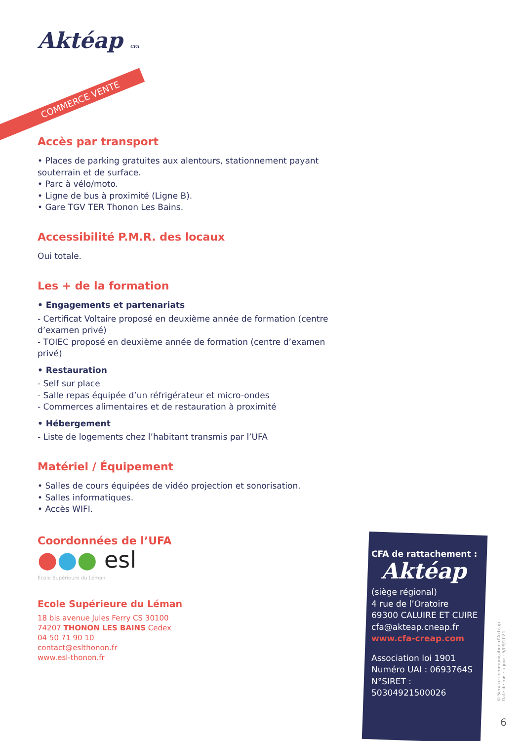COMMERCE VENTE
Aktéap CFA
Accès par transport
• Places de parking gratuites aux alentours, stationnement payant souterrain et de surface.
• Parc à vélo/moto.
• Ligne de bus à proximité (Ligne B).
• Gare TGV TER Thonon Les Bains.
Accessibilité P.M.R. des locaux
Oui totale.
Les + de la formation
• Engagements et partenariats
- Certificat Voltaire proposé en deuxième année de formation (centre d’examen privé)
- TOIEC proposé en deuxième année de formation (centre d’examen privé)
• Restauration
- Self sur place
- Salle repas équipée d’un réfrigérateur et micro-ondes
- Commerces alimentaires et de restauration à proximité
• Hébergement
- Liste de logements chez l’habitant transmis par l’UFA
Matériel / Équipement
• Salles de cours équipées de vidéo projection et sonorisation.
• Salles informatiques.
• Accès WIFI.
Coordonnées de l’UFA
●●● esl
Ecole Supérieure du Léman
Ecole Supérieure du Léman
18 bis avenue Jules Ferry CS 30100
74207 THONON LES BAINS Cedex
04 50 71 90 10
contact@eslthonon.fr
www.esl-thonon.fr
CFA de rattachement :
Aktéap
(siège régional)
4 rue de l’Oratoire
69300 CALUIRE ET CUIRE
cfa@akteap.cneap.fr
www.cfa-creap.com
Association loi 1901
Numéro UAI : 0693764S
N°SIRET : 50304921500026
© Service communication d’Aktéap
Date de mise à jour : 5/09/2021
6